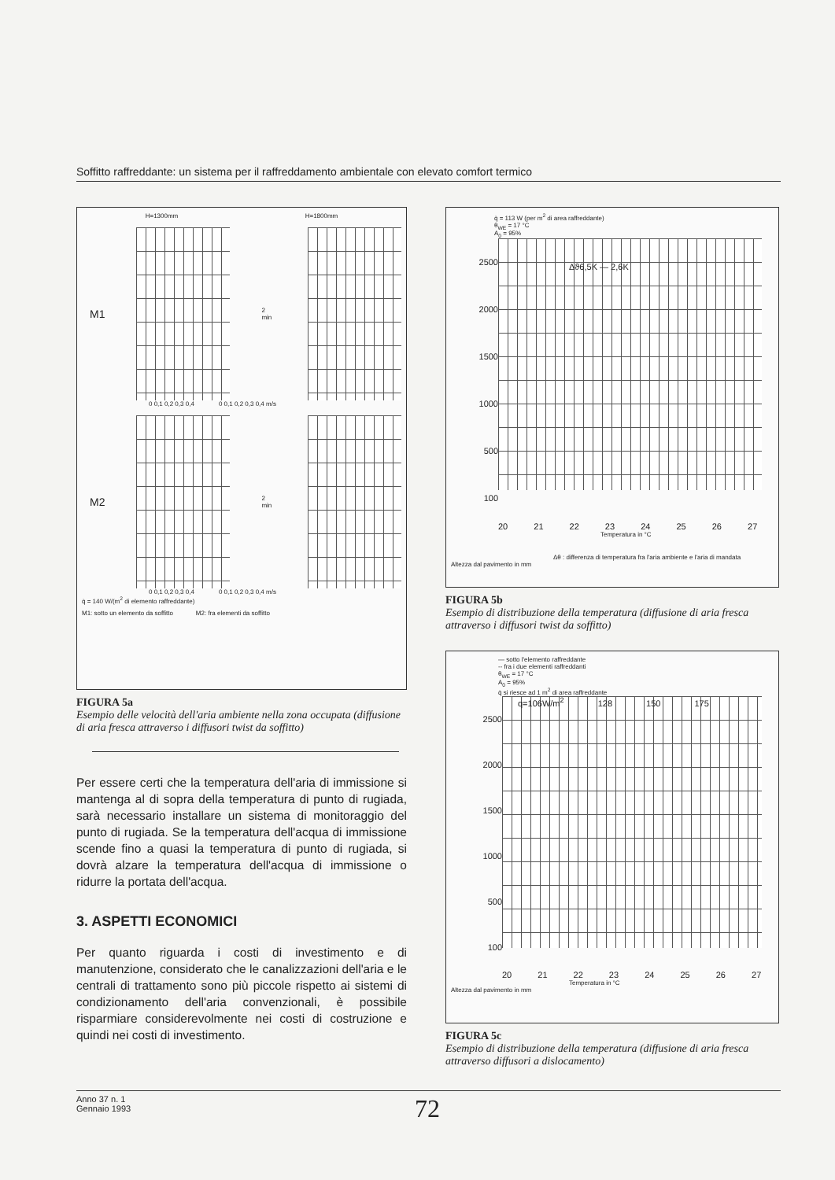Soffitto raffreddante: un sistema per il raffreddamento ambientale con elevato comfort termico
H=1300mm H=1800mm
M1
2 min
0 0,1 0,2 0,3 0,4 0 0,1 0,2 0,3 0,4 m/s
M2
2 min
0 0,1 0,2 0,3 0,4 0 0,1 0,2 0,3 0,4 m/s
q̇ = 140 W/(m<sup>2</sup> di elemento raffreddante)
M1: sotto un elemento da soffitto M2: fra elementi da soffitto
FIGURA 5a
Esempio delle velocità dell'aria ambiente nella zona occupata (diffusione di aria fresca attraverso i diffusori twist da soffitto)
Per essere certi che la temperatura dell'aria di immissione si mantenga al di sopra della temperatura di punto di rugiada, sarà necessario installare un sistema di monitoraggio del punto di rugiada. Se la temperatura dell'acqua di immissione scende fino a quasi la temperatura di punto di rugiada, si dovrà alzare la temperatura dell'acqua di immissione o ridurre la portata dell'acqua.
3. ASPETTI ECONOMICI
Per quanto riguarda i costi di investimento e di manutenzione, considerato che le canalizzazioni dell'aria e le centrali di trattamento sono più piccole rispetto ai sistemi di condizionamento dell'aria convenzionali, è possibile risparmiare considerevolmente nei costi di costruzione e quindi nei costi di investimento.
q̇ = 113 W (per m<sup>2</sup> di area raffreddante)
θ<sub>WE</sub> = 17 °C
A<sub>0</sub> = 95%
2500
2000
1500
1000
500
100
Δϑ6,5K — 2,6K
20 21 22 23 24 25 26 27
Temperatura in °C
Δθ : differenza di temperatura fra l'aria ambiente e l'aria di mandata
Altezza dal pavimento in mm
FIGURA 5b
Esempio di distribuzione della temperatura (diffusione di aria fresca attraverso i diffusori twist da soffitto)
— sotto l'elemento raffreddante
-- fra i due elementi raffreddanti
θ<sub>WE</sub> = 17 °C
A<sub>0</sub> = 95%
q̇ si riesce ad 1 m<sup>2</sup> di area raffreddante
2500
2000
1500
1000
500
100
q=106W/m<sup>2</sup> 128 150 175
20 21 22 23 24 25 26 27
Temperatura in °C
Altezza dal pavimento in mm
FIGURA 5c
Esempio di distribuzione della temperatura (diffusione di aria fresca attraverso diffusori a dislocamento)
Anno 37 n. 1
Gennaio 1993
72